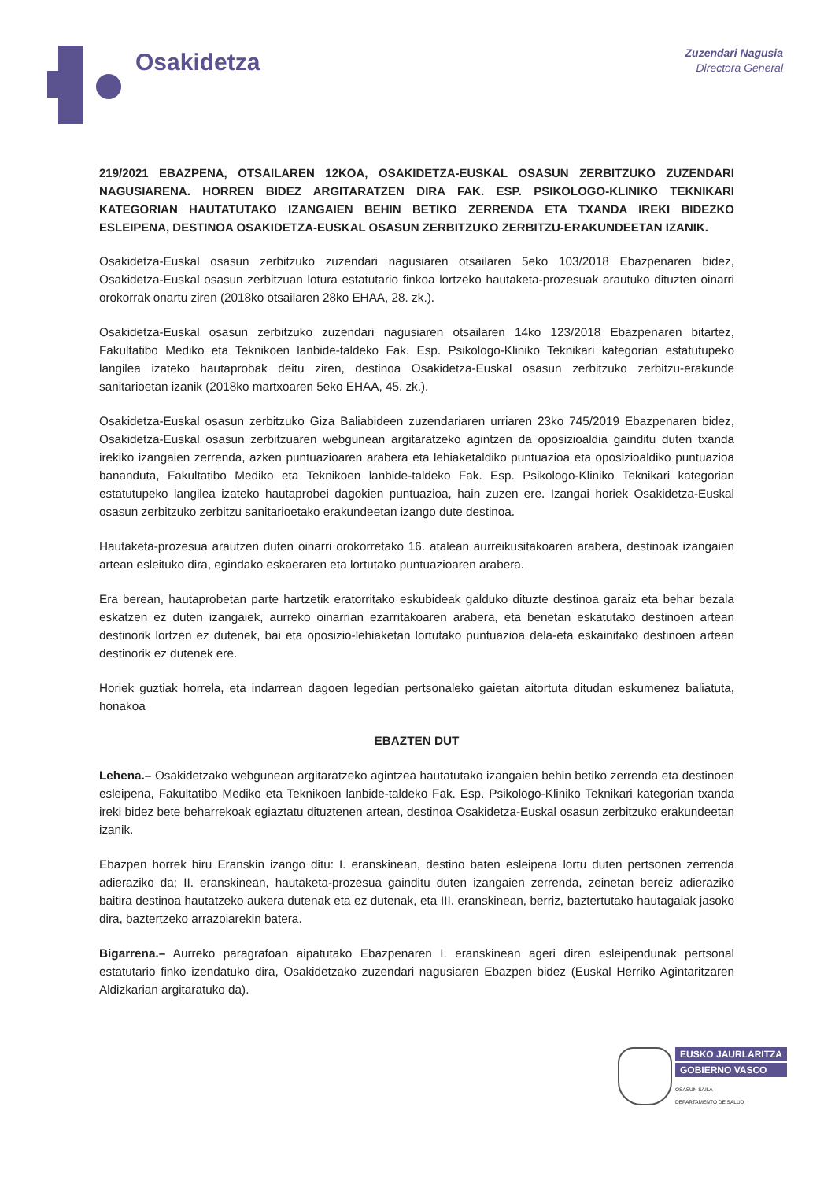Osakidetza
Zuzendari Nagusia
Directora General
219/2021 EBAZPENA, OTSAILAREN 12KOA, OSAKIDETZA-EUSKAL OSASUN ZERBITZUKO ZUZENDARI NAGUSIARENA. HORREN BIDEZ ARGITARATZEN DIRA FAK. ESP. PSIKOLOGO-KLINIKO TEKNIKARI KATEGORIAN HAUTATUTAKO IZANGAIEN BEHIN BETIKO ZERRENDA ETA TXANDA IREKI BIDEZKO ESLEIPENA, DESTINOA OSAKIDETZA-EUSKAL OSASUN ZERBITZUKO ZERBITZU-ERAKUNDEETAN IZANIK.
Osakidetza-Euskal osasun zerbitzuko zuzendari nagusiaren otsailaren 5eko 103/2018 Ebazpenaren bidez, Osakidetza-Euskal osasun zerbitzuan lotura estatutario finkoa lortzeko hautaketa-prozesuak arautuko dituzten oinarri orokorrak onartu ziren (2018ko otsailaren 28ko EHAA, 28. zk.).
Osakidetza-Euskal osasun zerbitzuko zuzendari nagusiaren otsailaren 14ko 123/2018 Ebazpenaren bitartez, Fakultatibo Mediko eta Teknikoen lanbide-taldeko Fak. Esp. Psikologo-Kliniko Teknikari kategorian estatutupeko langilea izateko hautaprobak deitu ziren, destinoa Osakidetza-Euskal osasun zerbitzuko zerbitzu-erakunde sanitarioetan izanik (2018ko martxoaren 5eko EHAA, 45. zk.).
Osakidetza-Euskal osasun zerbitzuko Giza Baliabideen zuzendariaren urriaren 23ko 745/2019 Ebazpenaren bidez, Osakidetza-Euskal osasun zerbitzuaren webgunean argitaratzeko agintzen da oposizioaldia gainditu duten txanda irekiko izangaien zerrenda, azken puntuazioaren arabera eta lehiaketaldiko puntuazioa eta oposizioaldiko puntuazioa bananduta, Fakultatibo Mediko eta Teknikoen lanbide-taldeko Fak. Esp. Psikologo-Kliniko Teknikari kategorian estatutupeko langilea izateko hautaprobei dagokien puntuazioa, hain zuzen ere. Izangai horiek Osakidetza-Euskal osasun zerbitzuko zerbitzu sanitarioetako erakundeetan izango dute destinoa.
Hautaketa-prozesua arautzen duten oinarri orokorretako 16. atalean aurreikusitakoaren arabera, destinoak izangaien artean esleituko dira, egindako eskaeraren eta lortutako puntuazioaren arabera.
Era berean, hautaprobetan parte hartzetik eratorritako eskubideak galduko dituzte destinoa garaiz eta behar bezala eskatzen ez duten izangaiek, aurreko oinarrian ezarritakoaren arabera, eta benetan eskatutako destinoen artean destinorik lortzen ez dutenek, bai eta oposizio-lehiaketan lortutako puntuazioa dela-eta eskainitako destinoen artean destinorik ez dutenek ere.
Horiek guztiak horrela, eta indarrean dagoen legedian pertsonaleko gaietan aitortuta ditudan eskumenez baliatuta, honakoa
EBAZTEN DUT
Lehena.– Osakidetzako webgunean argitaratzeko agintzea hautatutako izangaien behin betiko zerrenda eta destinoen esleipena, Fakultatibo Mediko eta Teknikoen lanbide-taldeko Fak. Esp. Psikologo-Kliniko Teknikari kategorian txanda ireki bidez bete beharrekoak egiaztatu dituztenen artean, destinoa Osakidetza-Euskal osasun zerbitzuko erakundeetan izanik.
Ebazpen horrek hiru Eranskin izango ditu: I. eranskinean, destino baten esleipena lortu duten pertsonen zerrenda adieraziko da; II. eranskinean, hautaketa-prozesua gainditu duten izangaien zerrenda, zeinetan bereiz adieraziko baitira destinoa hautatzeko aukera dutenak eta ez dutenak, eta III. eranskinean, berriz, baztertutako hautagaiak jasoko dira, baztertzeko arrazoiarekin batera.
Bigarrena.– Aurreko paragrafoan aipatutako Ebazpenaren I. eranskinean ageri diren esleipendunak pertsonal estatutario finko izendatuko dira, Osakidetzako zuzendari nagusiaren Ebazpen bidez (Euskal Herriko Agintaritzaren Aldizkarian argitaratuko da).
EUSKO JAURLARITZA
GOBIERNO VASCO
OSASUN SAILA
DEPARTAMENTO DE SALUD